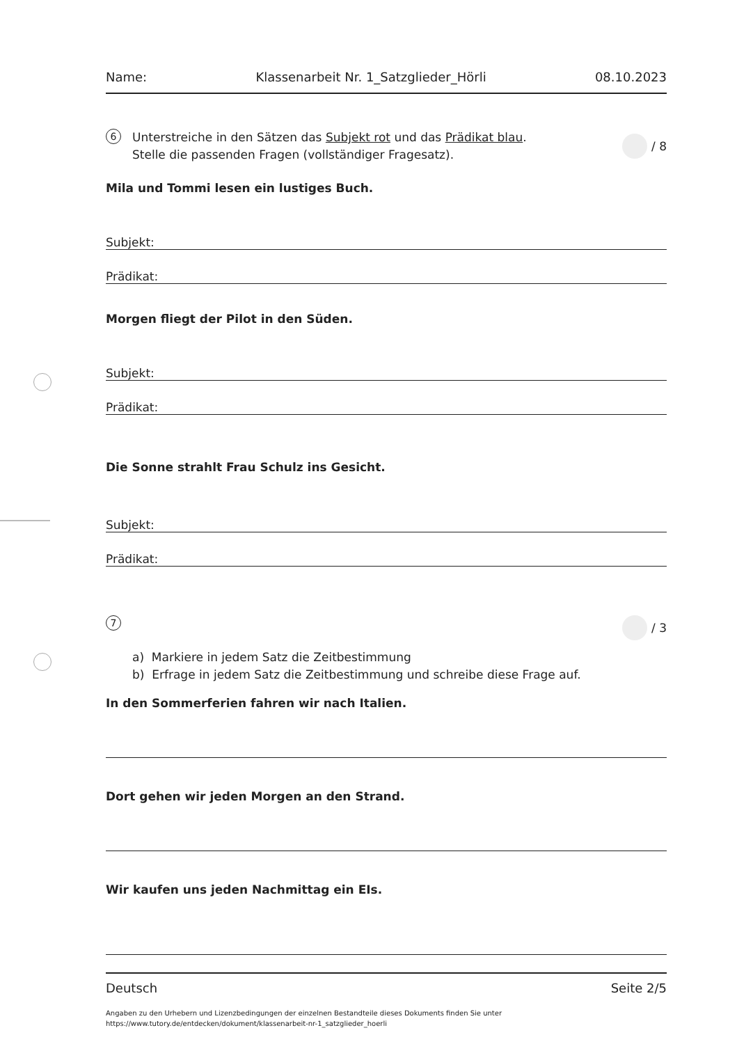Name: Klassenarbeit Nr. 1_Satzglieder_Hörli 08.10.2023
6
Unterstreiche in den Sätzen das Subjekt rot und das Prädikat blau.
Stelle die passenden Fragen (vollständiger Fragesatz).
/ 8
Mila und Tommi lesen ein lustiges Buch.
Subjekt:
Prädikat:
Morgen fliegt der Pilot in den Süden.
Subjekt:
Prädikat:
Die Sonne strahlt Frau Schulz ins Gesicht.
Subjekt:
Prädikat:
7
/ 3
a) Markiere in jedem Satz die Zeitbestimmung
b) Erfrage in jedem Satz die Zeitbestimmung und schreibe diese Frage auf.
In den Sommerferien fahren wir nach Italien.
Dort gehen wir jeden Morgen an den Strand.
Wir kaufen uns jeden Nachmittag ein EIs.
Deutsch Seite 2/5
Angaben zu den Urhebern und Lizenzbedingungen der einzelnen Bestandteile dieses Dokuments finden Sie unter
https://www.tutory.de/entdecken/dokument/klassenarbeit-nr-1_satzglieder_hoerli